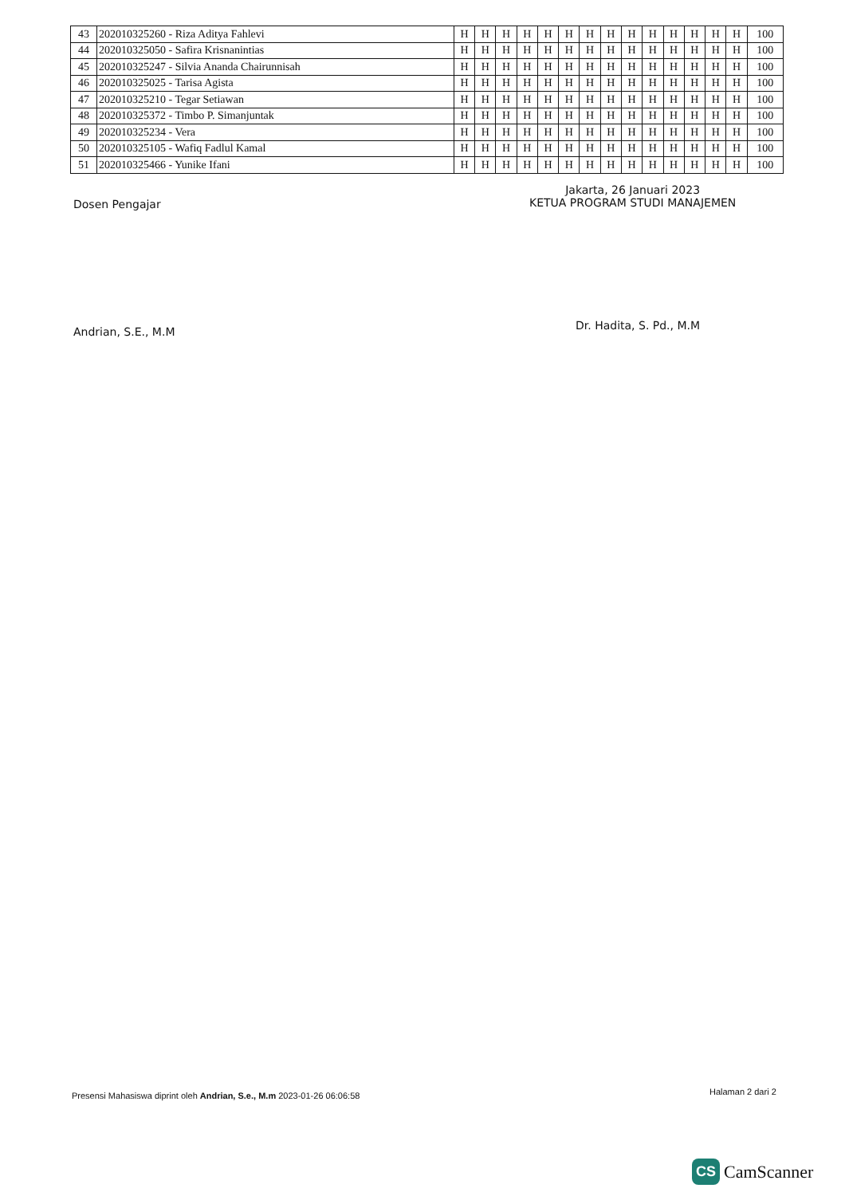| 43 | 202010325260 - Riza Aditya Fahlevi | H | H | H | H | H | H | H | H | H | H | H | H | H | H | 100 |
| 44 | 202010325050 - Safira Krisnanintias | H | H | H | H | H | H | H | H | H | H | H | H | H | H | 100 |
| 45 | 202010325247 - Silvia Ananda Chairunnisah | H | H | H | H | H | H | H | H | H | H | H | H | H | H | 100 |
| 46 | 202010325025 - Tarisa Agista | H | H | H | H | H | H | H | H | H | H | H | H | H | H | 100 |
| 47 | 202010325210 - Tegar Setiawan | H | H | H | H | H | H | H | H | H | H | H | H | H | H | 100 |
| 48 | 202010325372 - Timbo P. Simanjuntak | H | H | H | H | H | H | H | H | H | H | H | H | H | H | 100 |
| 49 | 202010325234 - Vera | H | H | H | H | H | H | H | H | H | H | H | H | H | H | 100 |
| 50 | 202010325105 - Wafiq Fadlul Kamal | H | H | H | H | H | H | H | H | H | H | H | H | H | H | 100 |
| 51 | 202010325466 - Yunike Ifani | H | H | H | H | H | H | H | H | H | H | H | H | H | H | 100 |
Dosen Pengajar
Jakarta, 26 Januari 2023
KETUA PROGRAM STUDI MANAJEMEN
Andrian, S.E., M.M Dr. Hadita, S. Pd., M.M
Presensi Mahasiswa diprint oleh Andrian, S.e., M.m 2023-01-26 06:06:58
Halaman 2 dari 2
CS CamScanner